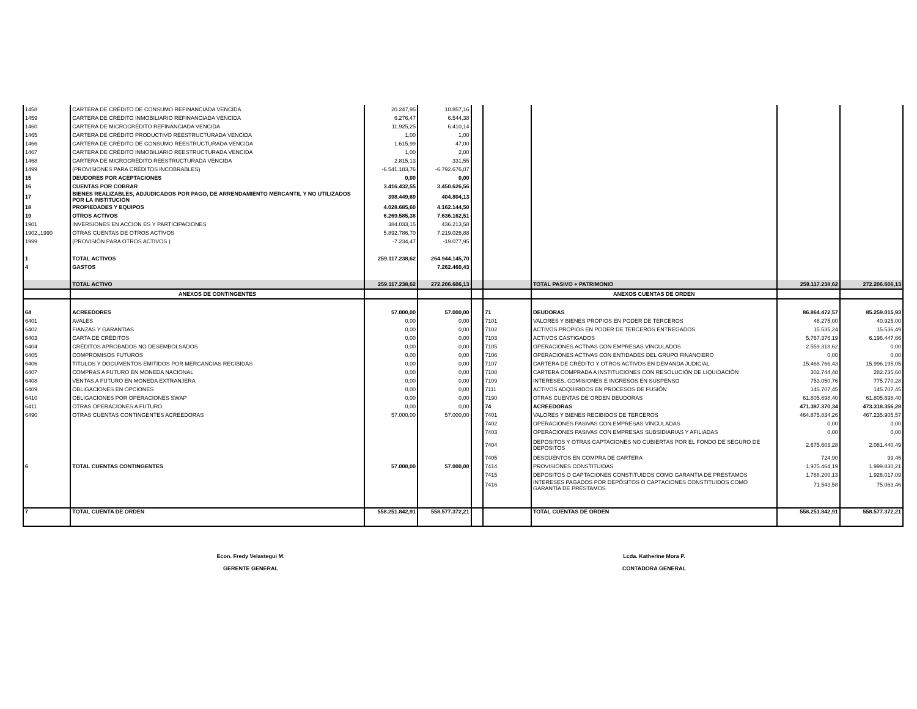| 1458 | CARTERA DE CRÉDITO DE CONSUMO REFINANCIADA VENCIDA | 20.247,95 | 10.857,16 | | | | | |
| 1459 | CARTERA DE CRÉDITO INMOBILIARIO REFINANCIADA VENCIDA | 6.276,47 | 6.544,38 | | | | | |
| 1460 | CARTERA DE MICROCRÉDITO REFINANCIADA VENCIDA | 11.925,25 | 6.410,14 | | | | | |
| 1465 | CARTERA DE CRÉDITO PRODUCTIVO REESTRUCTURADA VENCIDA | 1,00 | 1,00 | | | | | |
| 1466 | CARTERA DE CRÉDITO DE CONSUMO REESTRUCTURADA VENCIDA | 1.615,99 | 47,00 | | | | | |
| 1467 | CARTERA DE CRÉDITO INMOBILIARIO REESTRUCTURADA VENCIDA | 1,00 | 2,00 | | | | | |
| 1468 | CARTERA DE MICROCRÉDITO REESTRUCTURADA VENCIDA | 2.815,13 | 331,55 | | | | | |
| 1499 | (PROVISIONES PARA CRÉDITOS INCOBRABLES) | -6.541.183,76 | -6.792.676,07 | | | | | |
| 15 | DEUDORES POR ACEPTACIONES | 0,00 | 0,00 | | | | | |
| 16 | CUENTAS POR COBRAR | 3.416.432,55 | 3.450.626,56 | | | | | |
| 17 | BIENES REALIZABLES, ADJUDICADOS POR PAGO, DE ARRENDAMIENTO MERCANTIL Y NO UTILIZADOS POR LA INSTITUCIÓN | 398.449,69 | 404.804,13 | | | | | |
| 18 | PROPIEDADES Y EQUIPOS | 4.028.685,60 | 4.162.144,50 | | | | | |
| 19 | OTROS ACTIVOS | 6.269.585,38 | 7.636.162,51 | | | | | |
| 1901 | INVERSIONES EN ACCION ES Y PARTICIPACIONES | 384.033,15 | 436.213,58 | | | | | |
| 1902,,1990 | OTRAS CUENTAS DE OTROS ACTIVOS | 5.892.786,70 | 7.219.026,88 | | | | | |
| 1999 | (PROVISIÓN PARA OTROS ACTIVOS ) | -7.234,47 | -19.077,95 | | | | | |
| 1 | TOTAL ACTIVOS | 259.117.238,62 | 264.944.145,70 | | | | | |
| 4 | GASTOS | | 7.262.460,43 | | | | | |
| | TOTAL ACTIVO | 259.117.238,62 | 272.206.606,13 | | | TOTAL PASIVO + PATRIMONIO | 259.117.238,62 | 272.206.606,13 |
| | ANEXOS DE CONTINGENTES | | | | | ANEXOS CUENTAS DE ORDEN | | |
| 64 | ACREEDORES | 57.000,00 | 57.000,00 | | 71 | DEUDORAS | 86.864.472,57 | 85.259.015,93 |
| 6401 | AVALES | 0,00 | 0,00 | | 7101 | VALORES Y BIENES PROPIOS EN PODER DE TERCEROS | 46.275,00 | 40.925,00 |
| 6402 | FIANZAS Y GARANTIAS | 0,00 | 0,00 | | 7102 | ACTIVOS PROPIOS EN PODER DE TERCEROS ENTREGADOS | 15.535,24 | 15.536,49 |
| 6403 | CARTA DE CRÉDITOS | 0,00 | 0,00 | | 7103 | ACTIVOS CASTIGADOS | 5.767.376,19 | 6.196.447,66 |
| 6404 | CRÉDITOS APROBADOS NO DESEMBOLSADOS | 0,00 | 0,00 | | 7105 | OPERACIONES ACTIVAS CON EMPRESAS VINCULADOS | 2.559.318,62 | 0,00 |
| 6405 | COMPROMISOS FUTUROS | 0,00 | 0,00 | | 7106 | OPERACIONES ACTIVAS CON ENTIDADES DEL GRUPO FINANCIERO | 0,00 | 0,00 |
| 6406 | TITULOS Y DOCUMENTOS EMITIDOS POR MERCANCIAS RECIBIDAS | 0,00 | 0,00 | | 7107 | CARTERA DE CRÉDITO Y OTROS ACTIVOS EN DEMANDA JUDICIAL | 15.468.766,43 | 15.996.195,05 |
| 6407 | COMPRAS A FUTURO EN MONEDA NACIONAL | 0,00 | 0,00 | | 7108 | CARTERA COMPRADA A INSTITUCIONES CON RESOLUCIÓN DE LIQUIDACIÓN | 302.744,48 | 282.735,60 |
| 6408 | VENTAS A FUTURO EN MONEDA EXTRANJERA | 0,00 | 0,00 | | 7109 | INTERESES, COMISIONES E INGRESOS EN SUSPENSO | 753.050,76 | 775.770,28 |
| 6409 | OBLIGACIONES EN OPCIONES | 0,00 | 0,00 | | 7111 | ACTIVOS ADQUIRIDOS EN PROCESOS DE FUSIÓN | 145.707,45 | 145.707,45 |
| 6410 | OBLIGACIONES POR OPERACIONES SWAP | 0,00 | 0,00 | | 7190 | OTRAS CUENTAS DE ORDEN DEUDORAS | 61.805.698,40 | 61.805.698,40 |
| 6411 | OTRAS OPERACIONES A FUTURO | 0,00 | 0,00 | | 74 | ACREEDORAS | 471.387.370,34 | 473.318.356,28 |
| 6490 | OTRAS CUENTAS CONTINGENTES ACREEDORAS | 57.000,00 | 57.000,00 | | 7401 | VALORES Y BIENES RECIBIDOS DE TERCEROS | 464.875.834,26 | 467.235.905,57 |
| | | | | | 7402 | OPERACIONES PASIVAS CON EMPRESAS VINCULADAS | 0,00 | 0,00 |
| | | | | | 7403 | OPERACIONES PASIVAS CON EMPRESAS SUBSIDIARIAS Y AFILIADAS | 0,00 | 0,00 |
| | | | | | 7404 | DEPOSITOS Y OTRAS CAPTACIONES NO CUBIERTAS POR EL FONDO DE SEGURO DE DEPOSITOS | 2.675.603,28 | 2.081.440,49 |
| | | | | | 7405 | DESCUENTOS EN COMPRA DE CARTERA | 724,90 | 99,46 |
| 6 | TOTAL CUENTAS CONTINGENTES | 57.000,00 | 57.000,00 | | 7414 | PROVISIONES CONSTITUIDAS | 1.975.464,19 | 1.999.830,21 |
| | | | | | 7415 | DEPOSITOS O CAPTACIONES CONSTITUIDOS COMO GARANTIA DE PRESTAMOS | 1.788.200,13 | 1.926.017,09 |
| | | | | | 7416 | INTERESES PAGADOS POR DEPÓSITOS O CAPTACIONES CONSTITUIDOS COMO GARANTÍA DE PRÉSTAMOS | 71.543,58 | 75.063,46 |
| 7 | TOTAL CUENTA DE ORDEN | 558.251.842,91 | 558.577.372,21 | | | TOTAL CUENTAS DE ORDEN | 558.251.842,91 | 558.577.372,21 |
Econ. Fredy Velasteguí M.
GERENTE GENERAL
Lcda. Katherine Mora P.
CONTADORA GENERAL